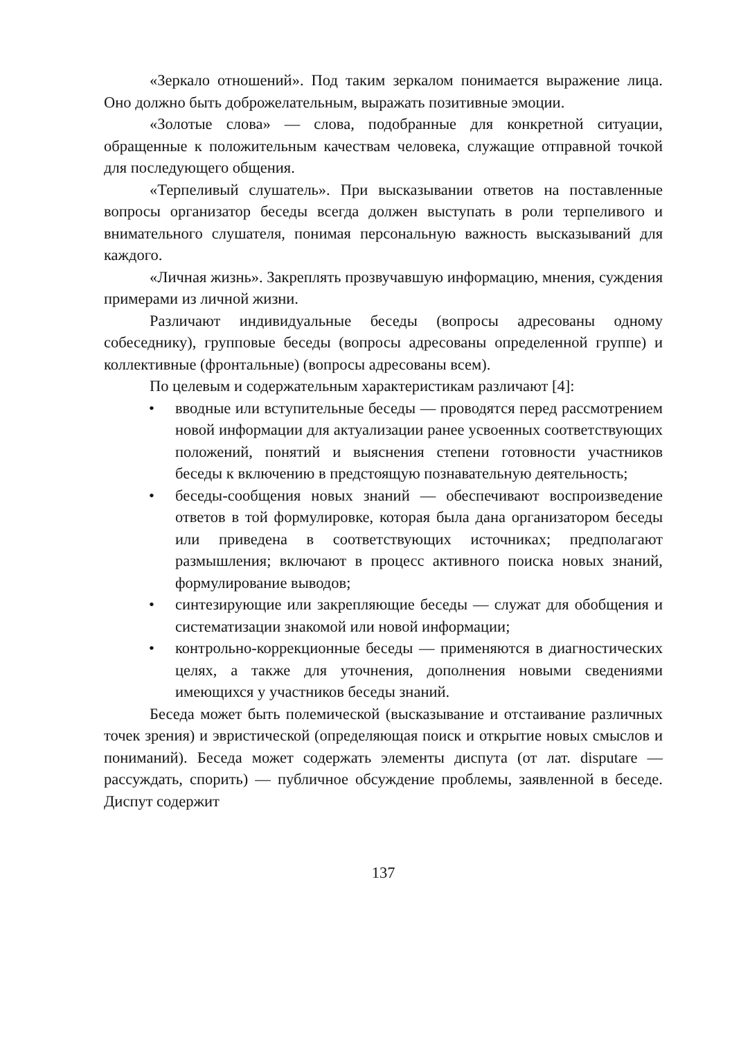«Зеркало отношений». Под таким зеркалом понимается выражение лица. Оно должно быть доброжелательным, выражать позитивные эмоции.
«Золотые слова» — слова, подобранные для конкретной ситуации, обращенные к положительным качествам человека, служащие отправной точкой для последующего общения.
«Терпеливый слушатель». При высказывании ответов на поставленные вопросы организатор беседы всегда должен выступать в роли терпеливого и внимательного слушателя, понимая персональную важность высказываний для каждого.
«Личная жизнь». Закреплять прозвучавшую информацию, мнения, суждения примерами из личной жизни.
Различают индивидуальные беседы (вопросы адресованы одному собеседнику), групповые беседы (вопросы адресованы определенной группе) и коллективные (фронтальные) (вопросы адресованы всем).
По целевым и содержательным характеристикам различают [4]:
• вводные или вступительные беседы — проводятся перед рассмотрением новой информации для актуализации ранее усвоенных соответствующих положений, понятий и выяснения степени готовности участников беседы к включению в предстоящую познавательную деятельность;
• беседы-сообщения новых знаний — обеспечивают воспроизведение ответов в той формулировке, которая была дана организатором беседы или приведена в соответствующих источниках; предполагают размышления; включают в процесс активного поиска новых знаний, формулирование выводов;
• синтезирующие или закрепляющие беседы — служат для обобщения и систематизации знакомой или новой информации;
• контрольно-коррекционные беседы — применяются в диагностических целях, а также для уточнения, дополнения новыми сведениями имеющихся у участников беседы знаний.
Беседа может быть полемической (высказывание и отстаивание различных точек зрения) и эвристической (определяющая поиск и открытие новых смыслов и пониманий). Беседа может содержать элементы диспута (от лат. disputare — рассуждать, спорить) — публичное обсуждение проблемы, заявленной в беседе. Диспут содержит
137